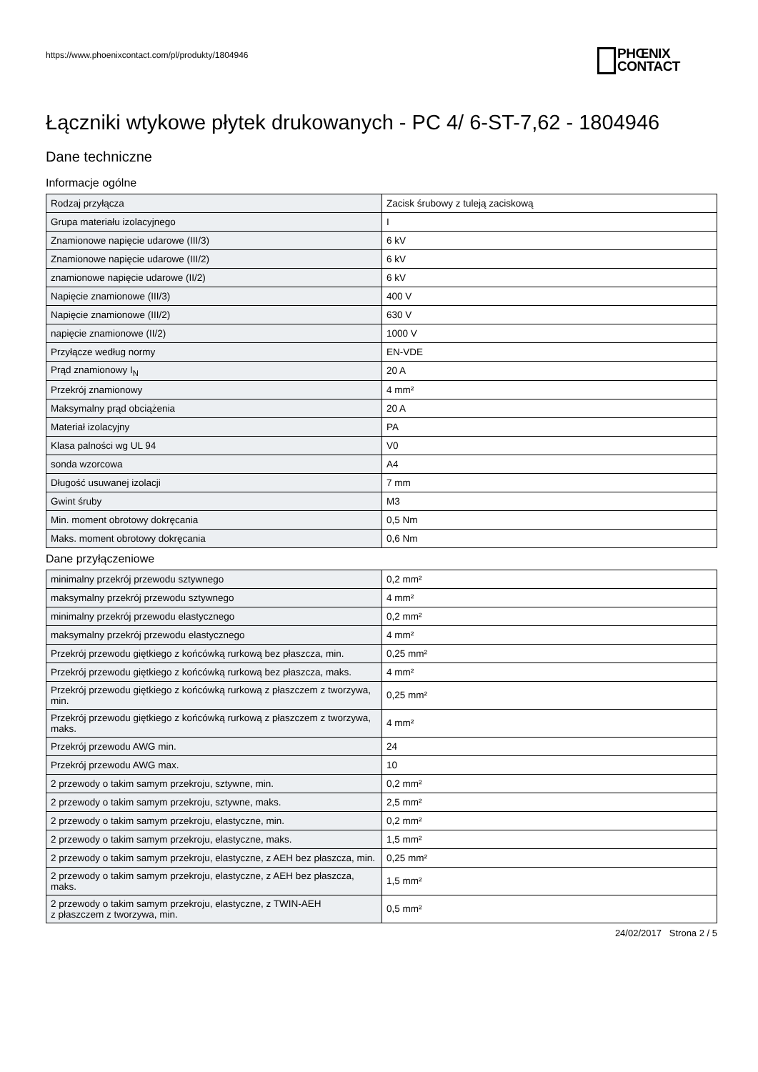https://www.phoenixcontact.com/pl/produkty/1804946
PHŒNIX
CONTACT
Łączniki wtykowe płytek drukowanych - PC 4/ 6-ST-7,62 - 1804946
Dane techniczne
Informacje ogólne
| Rodzaj przyłącza | Zacisk śrubowy z tuleją zaciskową |
| Grupa materiału izolacyjnego | I |
| Znamionowe napięcie udarowe (III/3) | 6 kV |
| Znamionowe napięcie udarowe (III/2) | 6 kV |
| znamionowe napięcie udarowe (II/2) | 6 kV |
| Napięcie znamionowe (III/3) | 400 V |
| Napięcie znamionowe (III/2) | 630 V |
| napięcie znamionowe (II/2) | 1000 V |
| Przyłącze według normy | EN-VDE |
| Prąd znamionowy I<sub>N</sub> | 20 A |
| Przekrój znamionowy | 4 mm² |
| Maksymalny prąd obciążenia | 20 A |
| Materiał izolacyjny | PA |
| Klasa palności wg UL 94 | V0 |
| sonda wzorcowa | A4 |
| Długość usuwanej izolacji | 7 mm |
| Gwint śruby | M3 |
| Min. moment obrotowy dokręcania | 0,5 Nm |
| Maks. moment obrotowy dokręcania | 0,6 Nm |
Dane przyłączeniowe
| minimalny przekrój przewodu sztywnego | 0,2 mm² |
| maksymalny przekrój przewodu sztywnego | 4 mm² |
| minimalny przekrój przewodu elastycznego | 0,2 mm² |
| maksymalny przekrój przewodu elastycznego | 4 mm² |
| Przekrój przewodu giętkiego z końcówką rurkową bez płaszcza, min. | 0,25 mm² |
| Przekrój przewodu giętkiego z końcówką rurkową bez płaszcza, maks. | 4 mm² |
| Przekrój przewodu giętkiego z końcówką rurkową z płaszczem z tworzywa, min. | 0,25 mm² |
| Przekrój przewodu giętkiego z końcówką rurkową z płaszczem z tworzywa, maks. | 4 mm² |
| Przekrój przewodu AWG min. | 24 |
| Przekrój przewodu AWG max. | 10 |
| 2 przewody o takim samym przekroju, sztywne, min. | 0,2 mm² |
| 2 przewody o takim samym przekroju, sztywne, maks. | 2,5 mm² |
| 2 przewody o takim samym przekroju, elastyczne, min. | 0,2 mm² |
| 2 przewody o takim samym przekroju, elastyczne, maks. | 1,5 mm² |
| 2 przewody o takim samym przekroju, elastyczne, z AEH bez płaszcza, min. | 0,25 mm² |
| 2 przewody o takim samym przekroju, elastyczne, z AEH bez płaszcza, maks. | 1,5 mm² |
| 2 przewody o takim samym przekroju, elastyczne, z TWIN-AEH z płaszczem z tworzywa, min. | 0,5 mm² |
24/02/2017 Strona 2 / 5